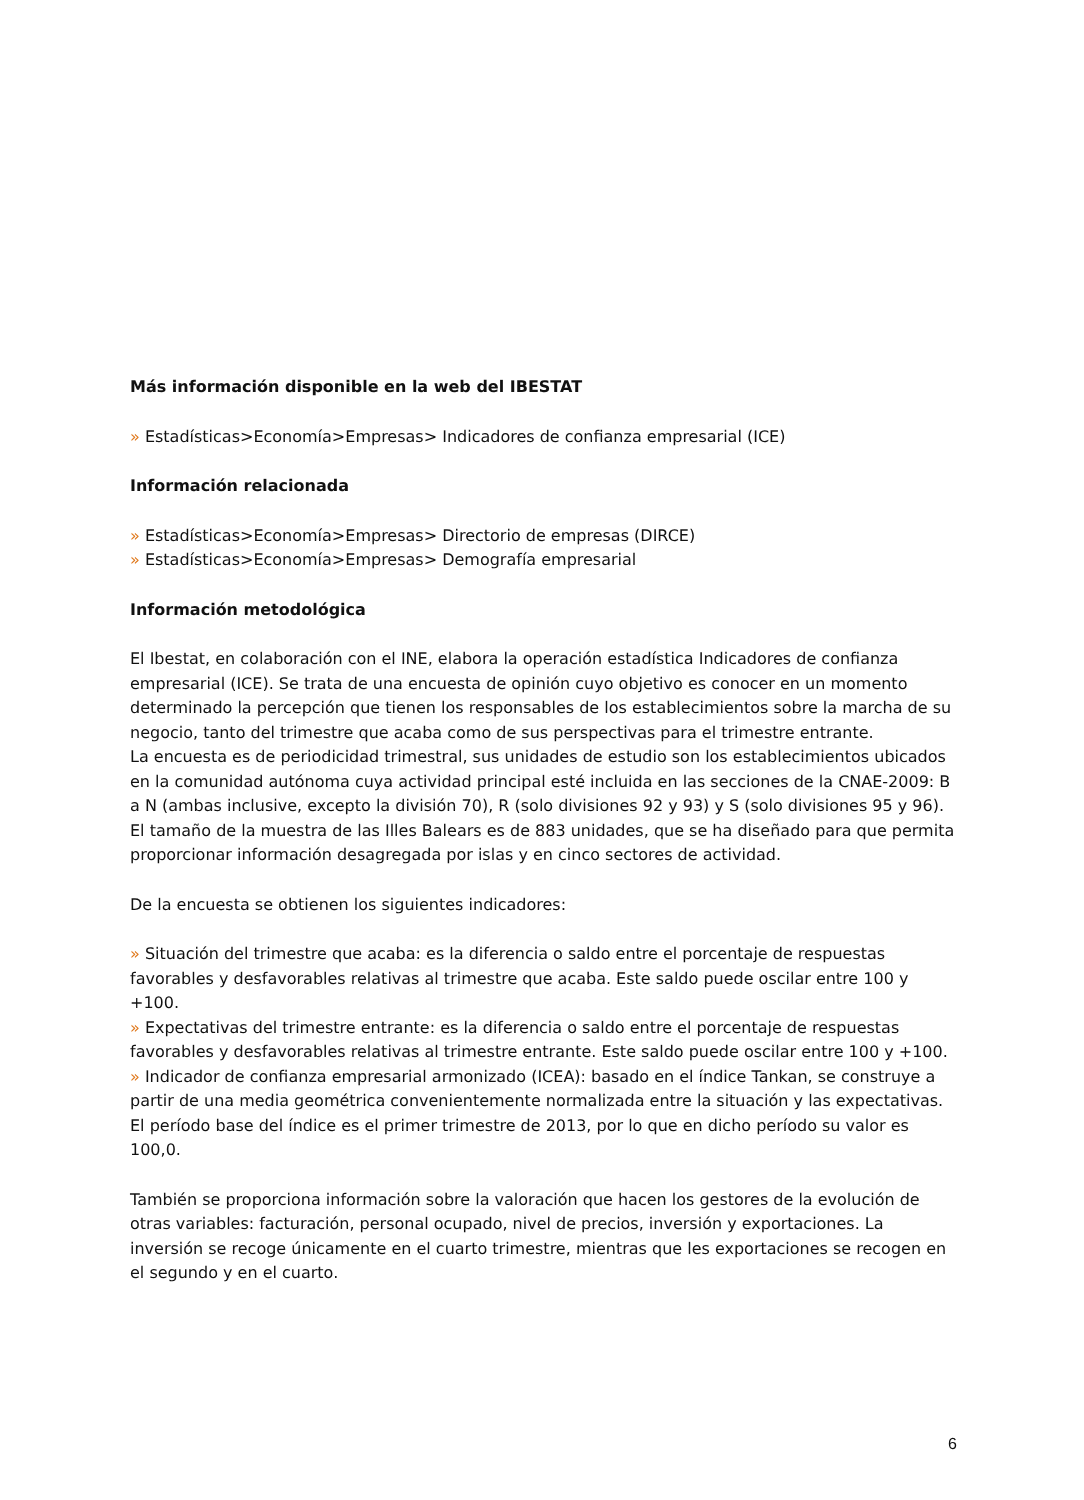Más información disponible en la web del IBESTAT
» Estadísticas>Economía>Empresas> Indicadores de confianza empresarial (ICE)
Información relacionada
» Estadísticas>Economía>Empresas> Directorio de empresas (DIRCE)
» Estadísticas>Economía>Empresas> Demografía empresarial
Información metodológica
El Ibestat, en colaboración con el INE, elabora la operación estadística Indicadores de confianza empresarial (ICE). Se trata de una encuesta de opinión cuyo objetivo es conocer en un momento determinado la percepción que tienen los responsables de los establecimientos sobre la marcha de su negocio, tanto del trimestre que acaba como de sus perspectivas para el trimestre entrante.
La encuesta es de periodicidad trimestral, sus unidades de estudio son los establecimientos ubicados en la comunidad autónoma cuya actividad principal esté incluida en las secciones de la CNAE-2009: B a N (ambas inclusive, excepto la división 70), R (solo divisiones 92 y 93) y S (solo divisiones 95 y 96). El tamaño de la muestra de las Illes Balears es de 883 unidades, que se ha diseñado para que permita proporcionar información desagregada por islas y en cinco sectores de actividad.
De la encuesta se obtienen los siguientes indicadores:
» Situación del trimestre que acaba: es la diferencia o saldo entre el porcentaje de respuestas favorables y desfavorables relativas al trimestre que acaba. Este saldo puede oscilar entre 100 y +100.
» Expectativas del trimestre entrante: es la diferencia o saldo entre el porcentaje de respuestas favorables y desfavorables relativas al trimestre entrante. Este saldo puede oscilar entre 100 y +100.
» Indicador de confianza empresarial armonizado (ICEA): basado en el índice Tankan, se construye a partir de una media geométrica convenientemente normalizada entre la situación y las expectativas. El período base del índice es el primer trimestre de 2013, por lo que en dicho período su valor es 100,0.
También se proporciona información sobre la valoración que hacen los gestores de la evolución de otras variables: facturación, personal ocupado, nivel de precios, inversión y exportaciones. La inversión se recoge únicamente en el cuarto trimestre, mientras que les exportaciones se recogen en el segundo y en el cuarto.
6